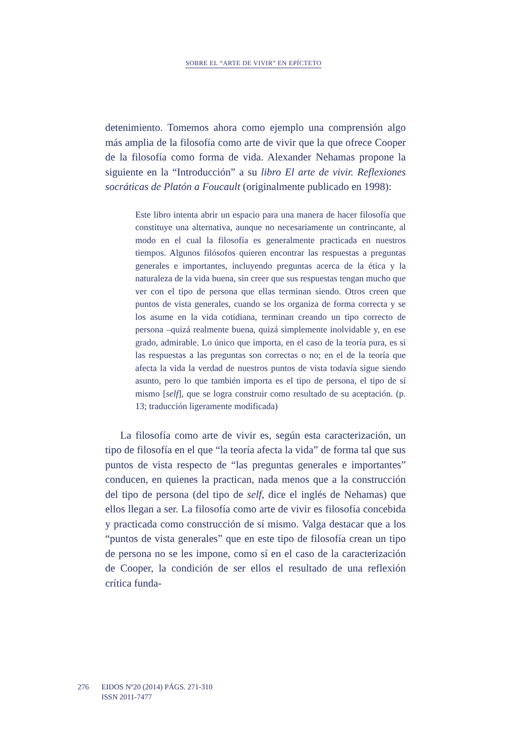SOBRE EL “ARTE DE VIVIR” EN EPÍCTETO
detenimiento. Tomemos ahora como ejemplo una comprensión algo más amplia de la filosofía como arte de vivir que la que ofrece Cooper de la filosofía como forma de vida. Alexander Nehamas propone la siguiente en la “Introducción” a su libro El arte de vivir. Reflexiones socráticas de Platón a Foucault (originalmente publicado en 1998):
Este libro intenta abrir un espacio para una manera de hacer filosofía que constituye una alternativa, aunque no necesariamente un contrincante, al modo en el cual la filosofía es generalmente practicada en nuestros tiempos. Algunos filósofos quieren encontrar las respuestas a preguntas generales e importantes, incluyendo preguntas acerca de la ética y la naturaleza de la vida buena, sin creer que sus respuestas tengan mucho que ver con el tipo de persona que ellas terminan siendo. Otros creen que puntos de vista generales, cuando se los organiza de forma correcta y se los asume en la vida cotidiana, terminan creando un tipo correcto de persona –quizá realmente buena, quizá simplemente inolvidable y, en ese grado, admirable. Lo único que importa, en el caso de la teoría pura, es si las respuestas a las preguntas son correctas o no; en el de la teoría que afecta la vida la verdad de nuestros puntos de vista todavía sigue siendo asunto, pero lo que también importa es el tipo de persona, el tipo de sí mismo [self], que se logra construir como resultado de su aceptación. (p. 13; traducción ligeramente modificada)
La filosofía como arte de vivir es, según esta caracterización, un tipo de filosofía en el que “la teoría afecta la vida” de forma tal que sus puntos de vista respecto de “las preguntas generales e importantes” conducen, en quienes la practican, nada menos que a la construcción del tipo de persona (del tipo de self, dice el inglés de Nehamas) que ellos llegan a ser. La filosofía como arte de vivir es filosofía concebida y practicada como construcción de sí mismo. Valga destacar que a los “puntos de vista generales” que en este tipo de filosofía crean un tipo de persona no se les impone, como sí en el caso de la caracterización de Cooper, la condición de ser ellos el resultado de una reflexión crítica funda-
276 EIDOS Nº20 (2014) PÁGS. 271-310
ISSN 2011-7477